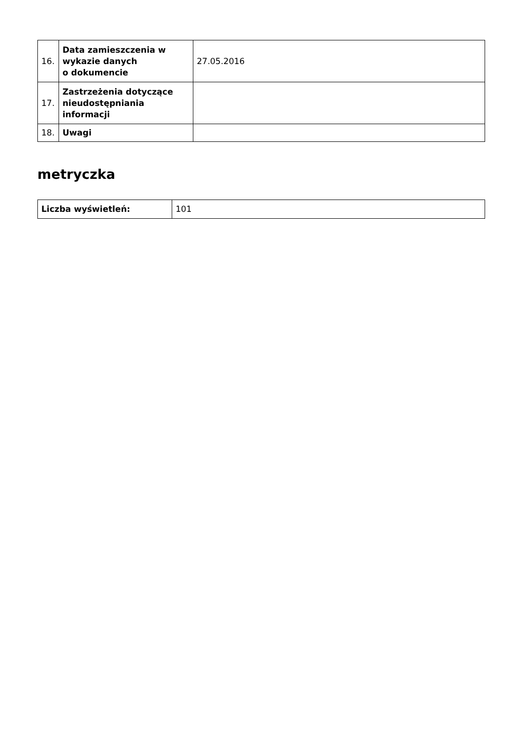| 16. | Data zamieszczenia w wykazie danych o dokumencie | 27.05.2016 |
| 17. | Zastrzeżenia dotyczące nieudostępniania informacji | |
| 18. | Uwagi | |
metryczka
| Liczba wyświetleń: | 101 |